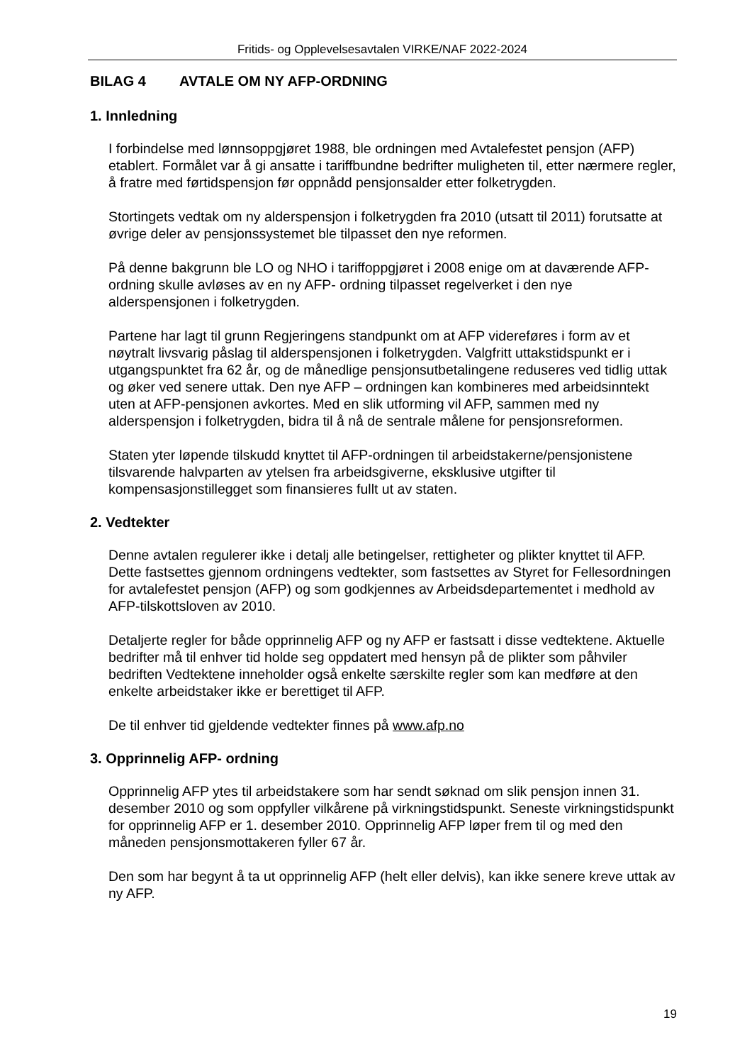Fritids- og Opplevelsesavtalen VIRKE/NAF 2022-2024
BILAG 4 AVTALE OM NY AFP-ORDNING
1. Innledning
I forbindelse med lønnsoppgjøret 1988, ble ordningen med Avtalefestet pensjon (AFP) etablert. Formålet var å gi ansatte i tariffbundne bedrifter muligheten til, etter nærmere regler, å fratre med førtidspensjon før oppnådd pensjonsalder etter folketrygden.
Stortingets vedtak om ny alderspensjon i folketrygden fra 2010 (utsatt til 2011) forutsatte at øvrige deler av pensjonssystemet ble tilpasset den nye reformen.
På denne bakgrunn ble LO og NHO i tariffoppgjøret i 2008 enige om at daværende AFP-ordning skulle avløses av en ny AFP- ordning tilpasset regelverket i den nye alderspensjonen i folketrygden.
Partene har lagt til grunn Regjeringens standpunkt om at AFP videreføres i form av et nøytralt livsvarig påslag til alderspensjonen i folketrygden. Valgfritt uttakstidspunkt er i utgangspunktet fra 62 år, og de månedlige pensjonsutbetalingene reduseres ved tidlig uttak og øker ved senere uttak. Den nye AFP – ordningen kan kombineres med arbeidsinntekt uten at AFP-pensjonen avkortes. Med en slik utforming vil AFP, sammen med ny alderspensjon i folketrygden, bidra til å nå de sentrale målene for pensjonsreformen.
Staten yter løpende tilskudd knyttet til AFP-ordningen til arbeidstakerne/pensjonistene tilsvarende halvparten av ytelsen fra arbeidsgiverne, eksklusive utgifter til kompensasjonstillegget som finansieres fullt ut av staten.
2. Vedtekter
Denne avtalen regulerer ikke i detalj alle betingelser, rettigheter og plikter knyttet til AFP. Dette fastsettes gjennom ordningens vedtekter, som fastsettes av Styret for Fellesordningen for avtalefestet pensjon (AFP) og som godkjennes av Arbeidsdepartementet i medhold av AFP-tilskottsloven av 2010.
Detaljerte regler for både opprinnelig AFP og ny AFP er fastsatt i disse vedtektene. Aktuelle bedrifter må til enhver tid holde seg oppdatert med hensyn på de plikter som påhviler bedriften Vedtektene inneholder også enkelte særskilte regler som kan medføre at den enkelte arbeidstaker ikke er berettiget til AFP.
De til enhver tid gjeldende vedtekter finnes på www.afp.no
3. Opprinnelig AFP- ordning
Opprinnelig AFP ytes til arbeidstakere som har sendt søknad om slik pensjon innen 31. desember 2010 og som oppfyller vilkårene på virkningstidspunkt. Seneste virkningstidspunkt for opprinnelig AFP er 1. desember 2010. Opprinnelig AFP løper frem til og med den måneden pensjonsmottakeren fyller 67 år.
Den som har begynt å ta ut opprinnelig AFP (helt eller delvis), kan ikke senere kreve uttak av ny AFP.
19